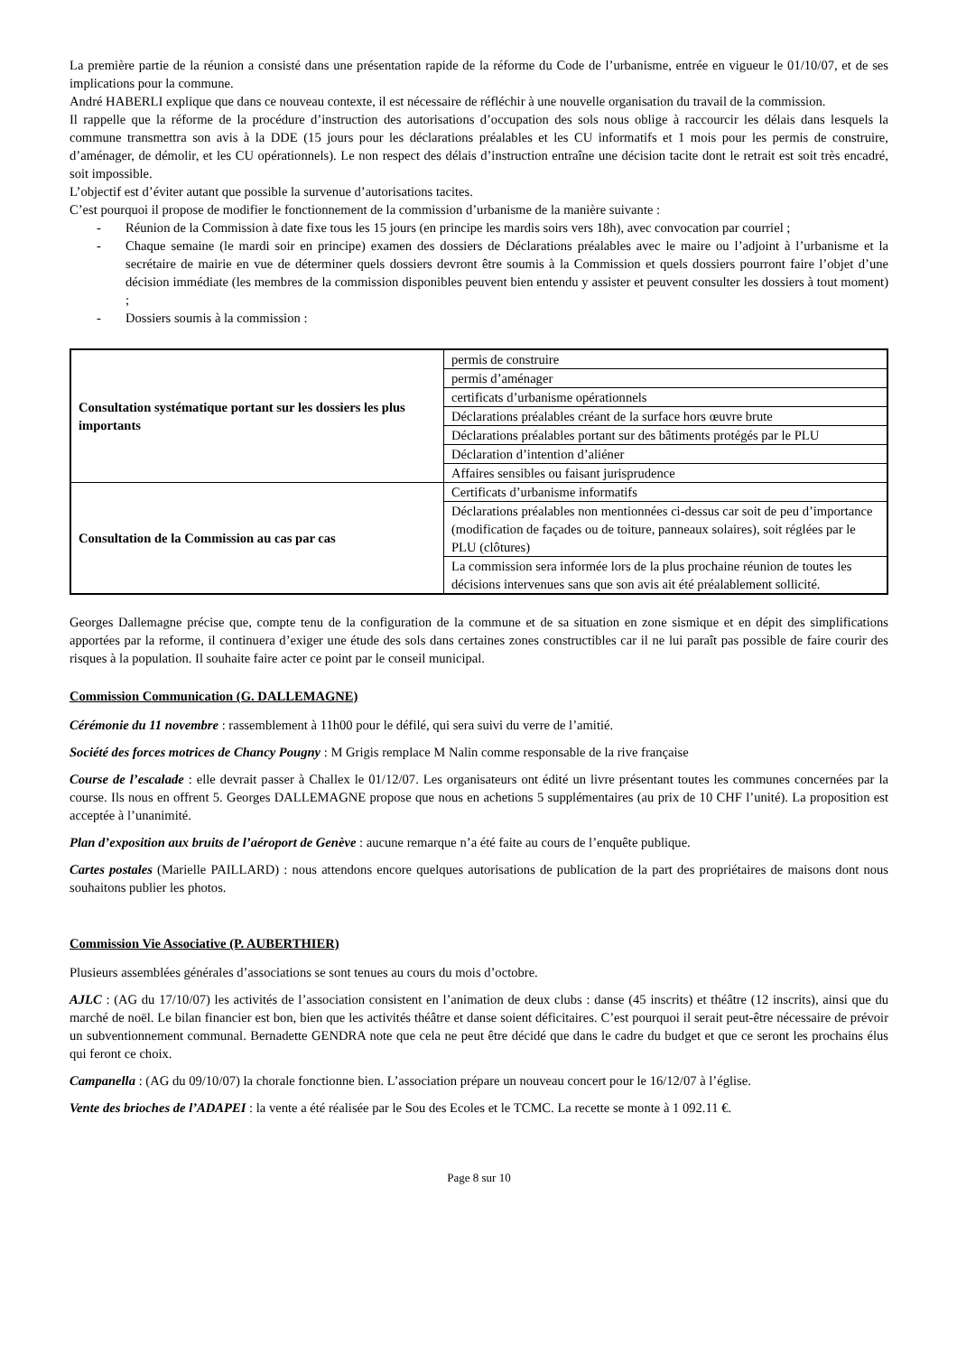La première partie de la réunion a consisté dans une présentation rapide de la réforme du Code de l’urbanisme, entrée en vigueur le 01/10/07, et de ses implications pour la commune.
André HABERLI explique que dans ce nouveau contexte, il est nécessaire de réfléchir à une nouvelle organisation du travail de la commission.
Il rappelle que la réforme de la procédure d’instruction des autorisations d’occupation des sols nous oblige à raccourcir les délais dans lesquels la commune transmettra son avis à la DDE (15 jours pour les déclarations préalables et les CU informatifs et 1 mois pour les permis de construire, d’aménager, de démolir, et les CU opérationnels). Le non respect des délais d’instruction entraîne une décision tacite dont le retrait est soit très encadré, soit impossible.
L’objectif est d’éviter autant que possible la survenue d’autorisations tacites.
C’est pourquoi il propose de modifier le fonctionnement de la commission d’urbanisme de la manière suivante :
- Réunion de la Commission à date fixe tous les 15 jours (en principe les mardis soirs vers 18h), avec convocation par courriel ;
- Chaque semaine (le mardi soir en principe) examen des dossiers de Déclarations préalables avec le maire ou l’adjoint à l’urbanisme et la secrétaire de mairie en vue de déterminer quels dossiers devront être soumis à la Commission et quels dossiers pourront faire l’objet d’une décision immédiate (les membres de la commission disponibles peuvent bien entendu y assister et peuvent consulter les dossiers à tout moment) ;
- Dossiers soumis à la commission :
| Consultation systématique portant sur les dossiers les plus importants | permis de construire |
| | permis d’aménager |
| | certificats d’urbanisme opérationnels |
| | Déclarations préalables créant de la surface hors œuvre brute |
| | Déclarations préalables portant sur des bâtiments protégés par le PLU |
| | Déclaration d’intention d’aliéner |
| | Affaires sensibles ou faisant jurisprudence |
| Consultation de la Commission au cas par cas | Certificats d’urbanisme informatifs |
| | Déclarations préalables non mentionnées ci-dessus car soit de peu d’importance (modification de façades ou de toiture, panneaux solaires), soit réglées par le PLU (clôtures) |
| | La commission sera informée lors de la plus prochaine réunion de toutes les décisions intervenues sans que son avis ait été préalablement sollicité. |
Georges Dallemagne précise que, compte tenu de la configuration de la commune et de sa situation en zone sismique et en dépit des simplifications apportées par la reforme, il continuera d’exiger une étude des sols dans certaines zones constructibles car il ne lui paraît pas possible de faire courir des risques à la population. Il souhaite faire acter ce point par le conseil municipal.
Commission Communication (G. DALLEMAGNE)
Cérémonie du 11 novembre : rassemblement à 11h00 pour le défilé, qui sera suivi du verre de l’amitié.
Société des forces motrices de Chancy Pougny : M Grigis remplace M Nalin comme responsable de la rive française
Course de l’escalade : elle devrait passer à Challex le 01/12/07. Les organisateurs ont édité un livre présentant toutes les communes concernées par la course. Ils nous en offrent 5. Georges DALLEMAGNE propose que nous en achetions 5 supplémentaires (au prix de 10 CHF l’unité). La proposition est acceptée à l’unanimité.
Plan d’exposition aux bruits de l’aéroport de Genève : aucune remarque n’a été faite au cours de l’enquête publique.
Cartes postales (Marielle PAILLARD) : nous attendons encore quelques autorisations de publication de la part des propriétaires de maisons dont nous souhaitons publier les photos.
Commission Vie Associative (P. AUBERTHIER)
Plusieurs assemblées générales d’associations se sont tenues au cours du mois d’octobre.
AJLC : (AG du 17/10/07) les activités de l’association consistent en l’animation de deux clubs : danse (45 inscrits) et théâtre (12 inscrits), ainsi que du marché de noël. Le bilan financier est bon, bien que les activités théâtre et danse soient déficitaires. C’est pourquoi il serait peut-être nécessaire de prévoir un subventionnement communal. Bernadette GENDRA note que cela ne peut être décidé que dans le cadre du budget et que ce seront les prochains élus qui feront ce choix.
Campanella : (AG du 09/10/07) la chorale fonctionne bien. L’association prépare un nouveau concert pour le 16/12/07 à l’église.
Vente des brioches de l’ADAPEI : la vente a été réalisée par le Sou des Ecoles et le TCMC. La recette se monte à 1 092.11 €.
Page 8 sur 10